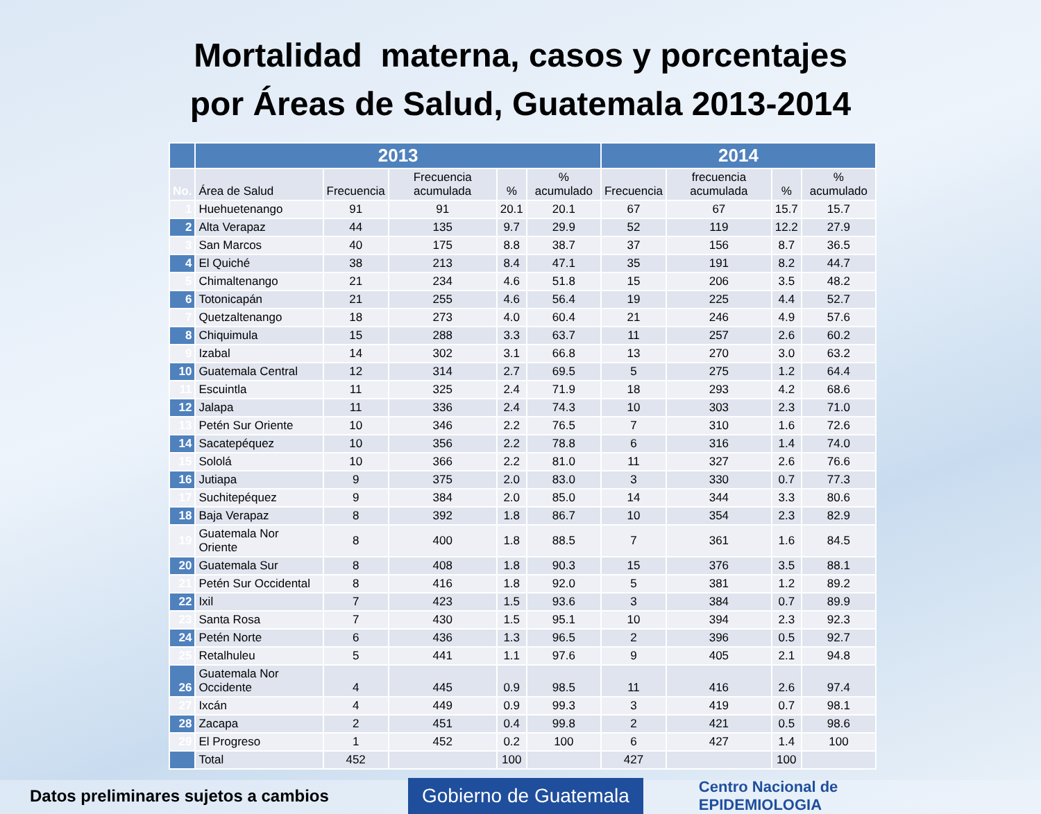Mortalidad materna, casos y porcentajes
por Áreas de Salud, Guatemala 2013-2014
| | 2013 | | | | | 2014 | | | |
| --- | --- | --- | --- | --- | --- | --- | --- | --- | --- |
| No. | Área de Salud | Frecuencia | Frecuencia acumulada | % | % acumulado | Frecuencia | frecuencia acumulada | % | % acumulado |
| 1 | Huehuetenango | 91 | 91 | 20.1 | 20.1 | 67 | 67 | 15.7 | 15.7 |
| 2 | Alta Verapaz | 44 | 135 | 9.7 | 29.9 | 52 | 119 | 12.2 | 27.9 |
| 3 | San Marcos | 40 | 175 | 8.8 | 38.7 | 37 | 156 | 8.7 | 36.5 |
| 4 | El Quiché | 38 | 213 | 8.4 | 47.1 | 35 | 191 | 8.2 | 44.7 |
| 5 | Chimaltenango | 21 | 234 | 4.6 | 51.8 | 15 | 206 | 3.5 | 48.2 |
| 6 | Totonicapán | 21 | 255 | 4.6 | 56.4 | 19 | 225 | 4.4 | 52.7 |
| 7 | Quetzaltenango | 18 | 273 | 4.0 | 60.4 | 21 | 246 | 4.9 | 57.6 |
| 8 | Chiquimula | 15 | 288 | 3.3 | 63.7 | 11 | 257 | 2.6 | 60.2 |
| 9 | Izabal | 14 | 302 | 3.1 | 66.8 | 13 | 270 | 3.0 | 63.2 |
| 10 | Guatemala Central | 12 | 314 | 2.7 | 69.5 | 5 | 275 | 1.2 | 64.4 |
| 11 | Escuintla | 11 | 325 | 2.4 | 71.9 | 18 | 293 | 4.2 | 68.6 |
| 12 | Jalapa | 11 | 336 | 2.4 | 74.3 | 10 | 303 | 2.3 | 71.0 |
| 13 | Petén Sur Oriente | 10 | 346 | 2.2 | 76.5 | 7 | 310 | 1.6 | 72.6 |
| 14 | Sacatepéquez | 10 | 356 | 2.2 | 78.8 | 6 | 316 | 1.4 | 74.0 |
| 15 | Sololá | 10 | 366 | 2.2 | 81.0 | 11 | 327 | 2.6 | 76.6 |
| 16 | Jutiapa | 9 | 375 | 2.0 | 83.0 | 3 | 330 | 0.7 | 77.3 |
| 17 | Suchitepéquez | 9 | 384 | 2.0 | 85.0 | 14 | 344 | 3.3 | 80.6 |
| 18 | Baja Verapaz | 8 | 392 | 1.8 | 86.7 | 10 | 354 | 2.3 | 82.9 |
| 19 | Guatemala Nor Oriente | 8 | 400 | 1.8 | 88.5 | 7 | 361 | 1.6 | 84.5 |
| 20 | Guatemala Sur | 8 | 408 | 1.8 | 90.3 | 15 | 376 | 3.5 | 88.1 |
| 21 | Petén Sur Occidental | 8 | 416 | 1.8 | 92.0 | 5 | 381 | 1.2 | 89.2 |
| 22 | Ixil | 7 | 423 | 1.5 | 93.6 | 3 | 384 | 0.7 | 89.9 |
| 23 | Santa Rosa | 7 | 430 | 1.5 | 95.1 | 10 | 394 | 2.3 | 92.3 |
| 24 | Petén Norte | 6 | 436 | 1.3 | 96.5 | 2 | 396 | 0.5 | 92.7 |
| 25 | Retalhuleu | 5 | 441 | 1.1 | 97.6 | 9 | 405 | 2.1 | 94.8 |
| 26 | Guatemala Nor Occidente | 4 | 445 | 0.9 | 98.5 | 11 | 416 | 2.6 | 97.4 |
| 27 | Ixcán | 4 | 449 | 0.9 | 99.3 | 3 | 419 | 0.7 | 98.1 |
| 28 | Zacapa | 2 | 451 | 0.4 | 99.8 | 2 | 421 | 0.5 | 98.6 |
| 29 | El Progreso | 1 | 452 | 0.2 | 100 | 6 | 427 | 1.4 | 100 |
| | Total | 452 | | 100 | | 427 | | 100 | |
Datos preliminares sujetos a cambios
Gobierno de Guatemala
Centro Nacional de
EPIDEMIOLOGIA